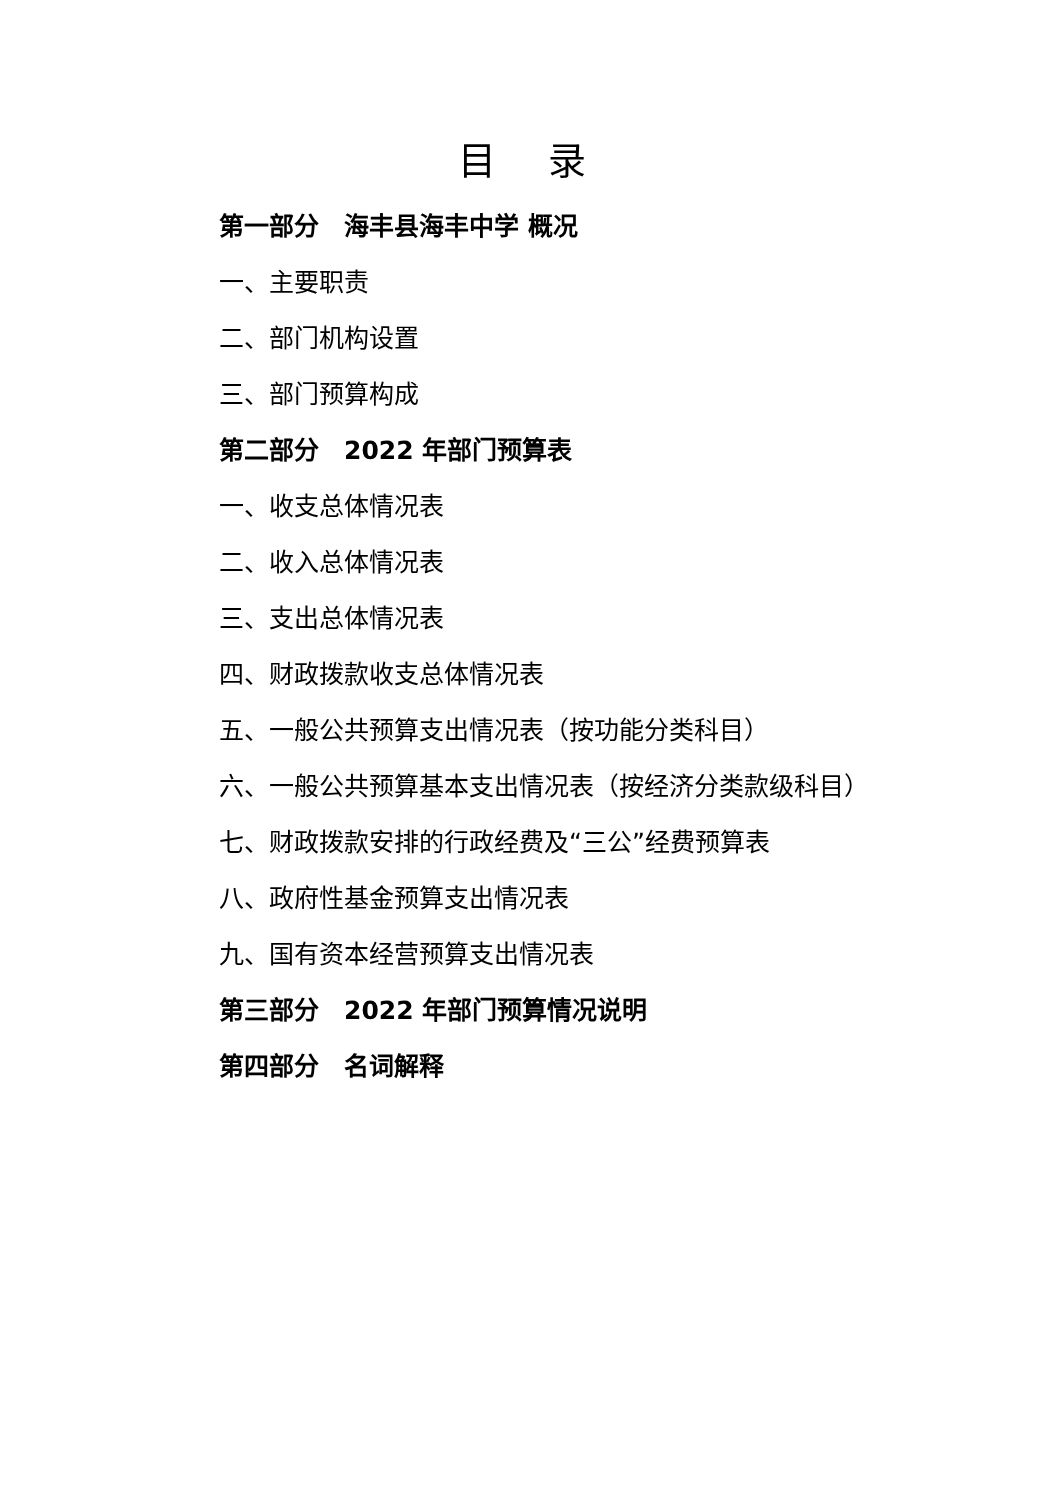目 录
第一部分　海丰县海丰中学 概况
一、主要职责
二、部门机构设置
三、部门预算构成
第二部分　2022 年部门预算表
一、收支总体情况表
二、收入总体情况表
三、支出总体情况表
四、财政拨款收支总体情况表
五、一般公共预算支出情况表（按功能分类科目）
六、一般公共预算基本支出情况表（按经济分类款级科目）
七、财政拨款安排的行政经费及“三公”经费预算表
八、政府性基金预算支出情况表
九、国有资本经营预算支出情况表
第三部分　2022 年部门预算情况说明
第四部分　名词解释